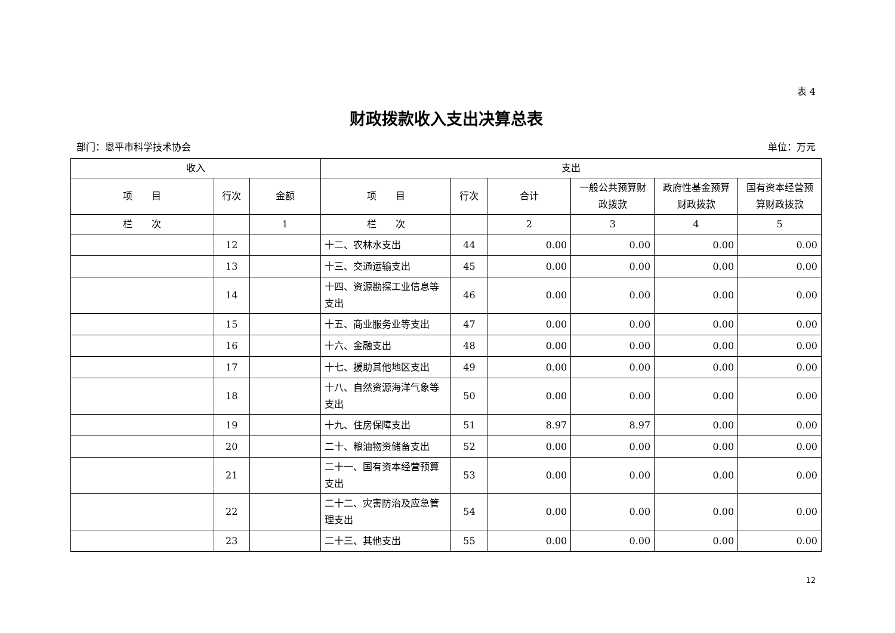表 4
财政拨款收入支出决算总表
部门：恩平市科学技术协会 单位：万元
| 收入 | | | 支出 | | | | | |
| --- | --- | --- | --- | --- | --- | --- | --- | --- |
| 项 目 | 行次 | 金额 | 项 目 | 行次 | 合计 | 一般公共预算财政拨款 | 政府性基金预算财政拨款 | 国有资本经营预算财政拨款 |
| 栏 次 | | 1 | 栏 次 | | 2 | 3 | 4 | 5 |
| | 12 | | 十二、农林水支出 | 44 | 0.00 | 0.00 | 0.00 | 0.00 |
| | 13 | | 十三、交通运输支出 | 45 | 0.00 | 0.00 | 0.00 | 0.00 |
| | 14 | | 十四、资源勘探工业信息等支出 | 46 | 0.00 | 0.00 | 0.00 | 0.00 |
| | 15 | | 十五、商业服务业等支出 | 47 | 0.00 | 0.00 | 0.00 | 0.00 |
| | 16 | | 十六、金融支出 | 48 | 0.00 | 0.00 | 0.00 | 0.00 |
| | 17 | | 十七、援助其他地区支出 | 49 | 0.00 | 0.00 | 0.00 | 0.00 |
| | 18 | | 十八、自然资源海洋气象等支出 | 50 | 0.00 | 0.00 | 0.00 | 0.00 |
| | 19 | | 十九、住房保障支出 | 51 | 8.97 | 8.97 | 0.00 | 0.00 |
| | 20 | | 二十、粮油物资储备支出 | 52 | 0.00 | 0.00 | 0.00 | 0.00 |
| | 21 | | 二十一、国有资本经营预算支出 | 53 | 0.00 | 0.00 | 0.00 | 0.00 |
| | 22 | | 二十二、灾害防治及应急管理支出 | 54 | 0.00 | 0.00 | 0.00 | 0.00 |
| | 23 | | 二十三、其他支出 | 55 | 0.00 | 0.00 | 0.00 | 0.00 |
12